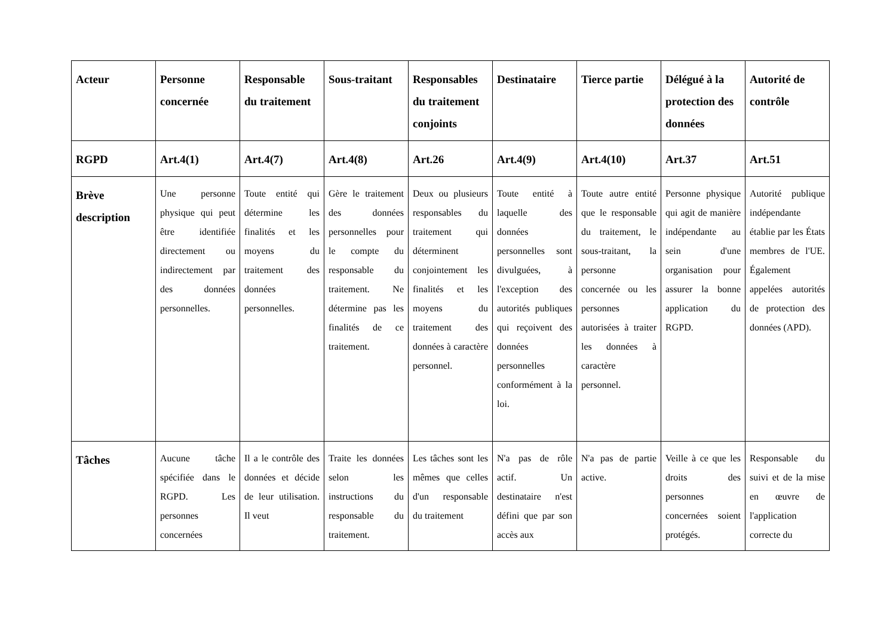| Acteur | Personne concernée | Responsable du traitement | Sous-traitant | Responsables du traitement conjoints | Destinataire | Tierce partie | Délégué à la protection des données | Autorité de contrôle |
| --- | --- | --- | --- | --- | --- | --- | --- | --- |
| RGPD | Art.4(1) | Art.4(7) | Art.4(8) | Art.26 | Art.4(9) | Art.4(10) | Art.37 | Art.51 |
| Brève description | Une personne physique qui peut être identifiée directement ou indirectement par des données personnelles. | Toute entité qui détermine les finalités et les moyens du traitement des données personnelles. | Gère le traitement des données personnelles pour le compte du responsable du traitement. Ne détermine pas les finalités de ce traitement. | Deux ou plusieurs responsables du traitement qui déterminent conjointement les finalités et les moyens du traitement des données à caractère personnel. | Toute entité à laquelle des données personnelles sont divulguées, à l'exception des autorités publiques qui reçoivent des données personnelles conformément à la loi. | Toute autre entité que le responsable du traitement, le sous-traitant, la personne concernée ou les personnes autorisées à traiter les données à caractère personnel. | Personne physique qui agit de manière indépendante au sein d'une organisation pour assurer la bonne application du RGPD. | Autorité publique indépendante établie par les États membres de l'UE. Également appelées autorités de protection des données (APD). |
| Tâches | Aucune tâche spécifiée dans le RGPD. Les personnes concernées | Il a le contrôle des données et décide de leur utilisation. Il veut | Traite les données selon les instructions du responsable du traitement. | Les tâches sont les mêmes que celles d'un responsable du traitement | N'a pas de rôle actif. Un destinataire n'est défini que par son accès aux | N'a pas de partie active. | Veille à ce que les droits des personnes concernées soient protégés. | Responsable du suivi et de la mise en œuvre de l'application correcte du |